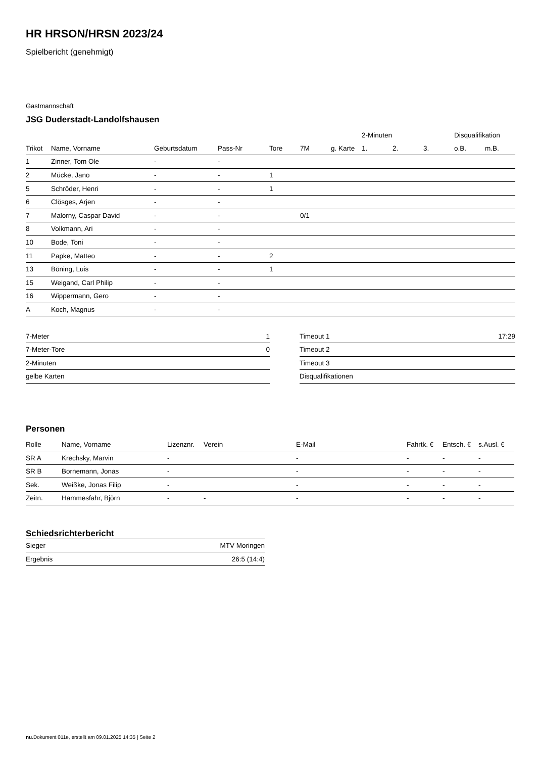HR HRSON/HRSN 2023/24
Spielbericht (genehmigt)
Gastmannschaft
JSG Duderstadt-Landolfshausen
| | | | | | | | 2-Minuten | | | Disqualifikation | |
| --- | --- | --- | --- | --- | --- | --- | --- | --- | --- | --- | --- |
| Trikot | Name, Vorname | Geburtsdatum | Pass-Nr | Tore | 7M | g. Karte | 1. | 2. | 3. | o.B. | m.B. |
| 1 | Zinner, Tom Ole | - | - | | | | | | | | |
| 2 | Mücke, Jano | - | - | 1 | | | | | | | |
| 5 | Schröder, Henri | - | - | 1 | | | | | | | |
| 6 | Clösges, Arjen | - | - | | | | | | | | |
| 7 | Malorny, Caspar David | - | - | | 0/1 | | | | | | |
| 8 | Volkmann, Ari | - | - | | | | | | | | |
| 10 | Bode, Toni | - | - | | | | | | | | |
| 11 | Papke, Matteo | - | - | 2 | | | | | | | |
| 13 | Böning, Luis | - | - | 1 | | | | | | | |
| 15 | Weigand, Carl Philip | - | - | | | | | | | | |
| 16 | Wippermann, Gero | - | - | | | | | | | | |
| A | Koch, Magnus | - | - | | | | | | | | |
| 7-Meter | 1 |
| 7-Meter-Tore | 0 |
| 2-Minuten | |
| gelbe Karten | |
| Timeout 1 | 17:29 |
| Timeout 2 | |
| Timeout 3 | |
| Disqualifikationen | |
Personen
| Rolle | Name, Vorname | Lizenznr. | Verein | E-Mail | Fahrtk. € | Entsch. € | s.Ausl. € |
| --- | --- | --- | --- | --- | --- | --- | --- |
| SR A | Krechsky, Marvin | - | | - | - | - | - |
| SR B | Bornemann, Jonas | - | | - | - | - | - |
| Sek. | Weißke, Jonas Filip | - | | - | - | - | - |
| Zeitn. | Hammesfahr, Björn | - | - | - | - | - | - |
Schiedsrichterbericht
| Sieger | MTV Moringen |
| Ergebnis | 26:5 (14:4) |
nu.Dokument 011e, erstellt am 09.01.2025 14:35 | Seite 2